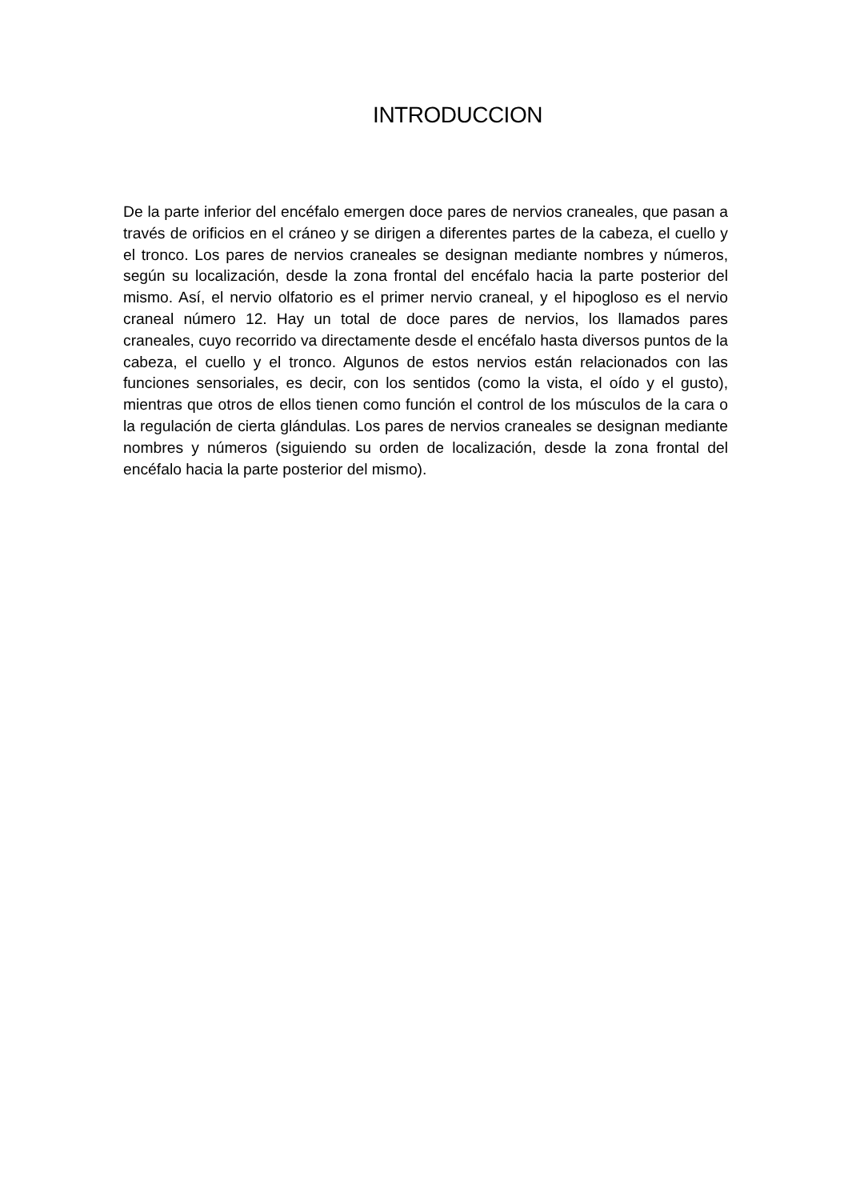INTRODUCCION
De la parte inferior del encéfalo emergen doce pares de nervios craneales, que pasan a través de orificios en el cráneo y se dirigen a diferentes partes de la cabeza, el cuello y el tronco. Los pares de nervios craneales se designan mediante nombres y números, según su localización, desde la zona frontal del encéfalo hacia la parte posterior del mismo. Así, el nervio olfatorio es el primer nervio craneal, y el hipogloso es el nervio craneal número 12. Hay un total de doce pares de nervios, los llamados pares craneales, cuyo recorrido va directamente desde el encéfalo hasta diversos puntos de la cabeza, el cuello y el tronco. Algunos de estos nervios están relacionados con las funciones sensoriales, es decir, con los sentidos (como la vista, el oído y el gusto), mientras que otros de ellos tienen como función el control de los músculos de la cara o la regulación de cierta glándulas. Los pares de nervios craneales se designan mediante nombres y números (siguiendo su orden de localización, desde la zona frontal del encéfalo hacia la parte posterior del mismo).